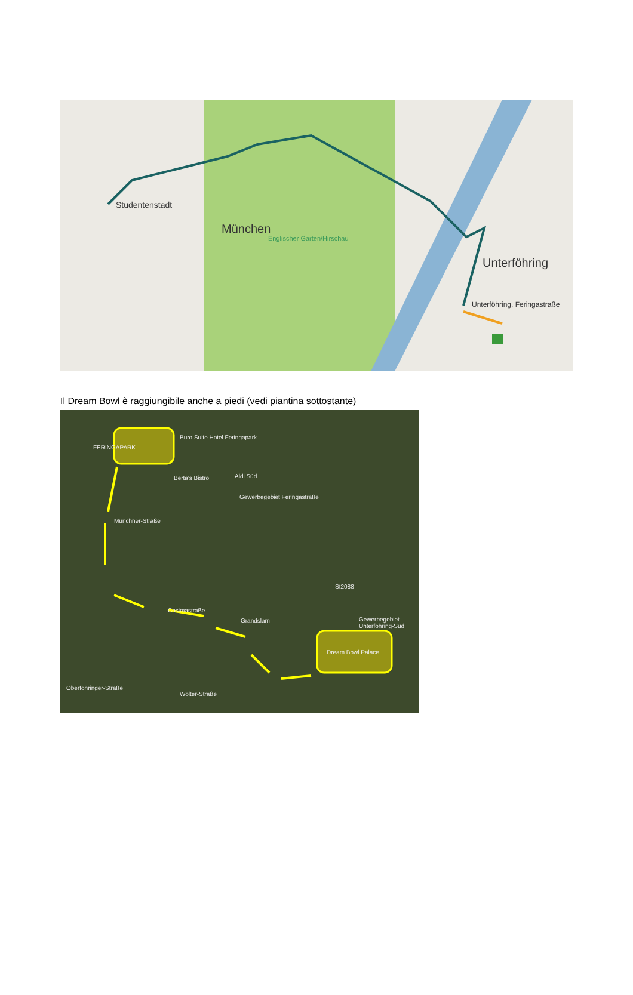Studentenstadt
München
Englischer Garten/Hirschau
Unterföhring
Unterföhring, Feringastraße
Il Dream Bowl è raggiungibile anche a piedi (vedi piantina sottostante)
FERINGAPARK
Büro Suite Hotel Feringapark
Berta's Bistro Aldi Süd
Gewerbegebiet Feringastraße
Cosimastraße
Grandslam Gewerbegebiet Unterföhring-Süd
Dream Bowl Palace
St2088
Münchner-Straße
Oberföhringer-Straße
Wolter-Straße